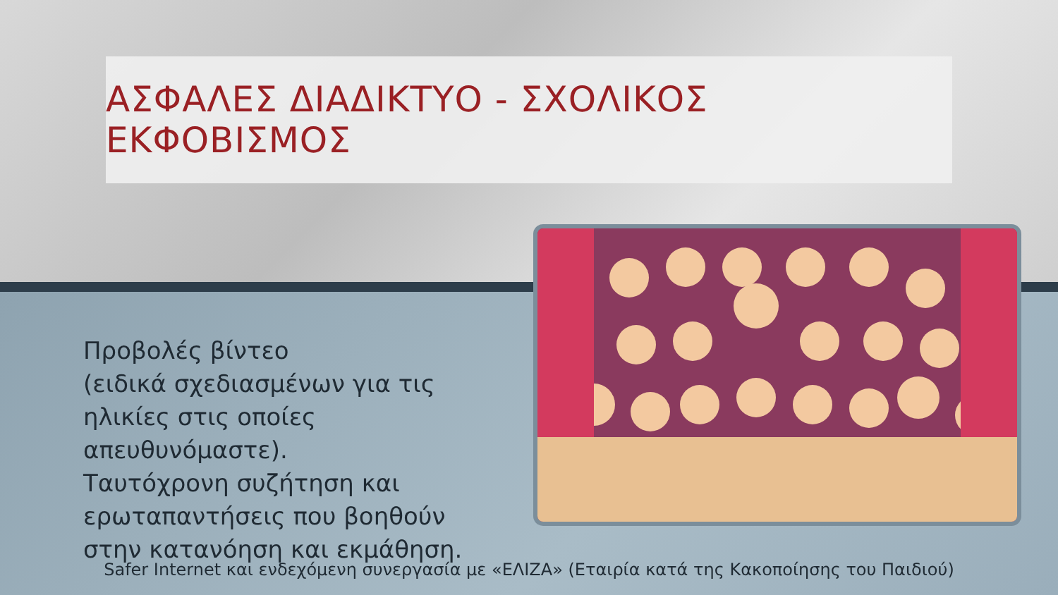ΑΣΦΑΛΕΣ ΔΙΑΔΙΚΤΥΟ - ΣΧΟΛΙΚΟΣ ΕΚΦΟΒΙΣΜΟΣ
Προβολές βίντεο
(ειδικά σχεδιασμένων για τις ηλικίες στις οποίες απευθυνόμαστε).
Ταυτόχρονη συζήτηση και ερωταπαντήσεις που βοηθούν στην κατανόηση και εκμάθηση.
Safer Internet και ενδεχόμενη συνεργασία με «ΕΛΙΖΑ» (Εταιρία κατά της Κακοποίησης του Παιδιού)